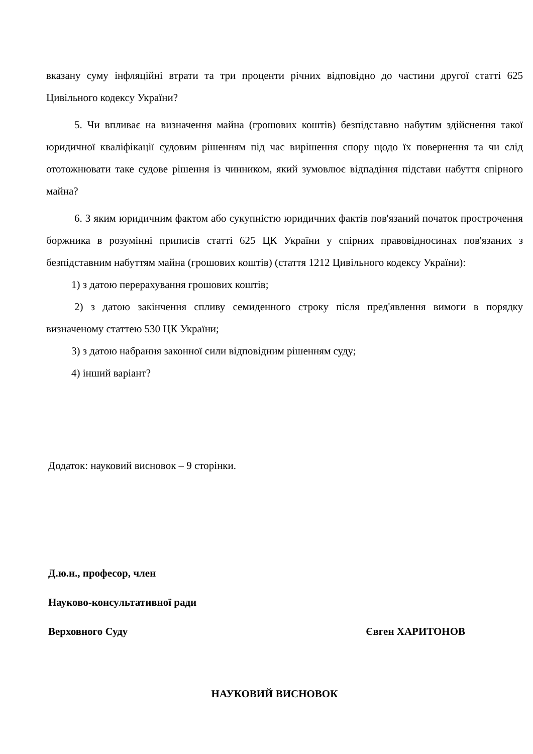вказану суму інфляційні втрати та три проценти річних відповідно до частини другої статті 625 Цивільного кодексу України?
5. Чи впливає на визначення майна (грошових коштів) безпідставно набутим здійснення такої юридичної кваліфікації судовим рішенням під час вирішення спору щодо їх повернення та чи слід ототожнювати таке судове рішення із чинником, який зумовлює відпадіння підстави набуття спірного майна?
6. З яким юридичним фактом або сукупністю юридичних фактів пов'язаний початок прострочення боржника в розумінні приписів статті 625 ЦК України у спірних правовідносинах пов'язаних з безпідставним набуттям майна (грошових коштів) (стаття 1212 Цивільного кодексу України):
1) з датою перерахування грошових коштів;
2) з датою закінчення спливу семиденного строку після пред'явлення вимоги в порядку визначеному статтею 530 ЦК України;
3) з датою набрання законної сили відповідним рішенням суду;
4) інший варіант?
Додаток: науковий висновок – 9 сторінки.
Д.ю.н., професор, член
Науково-консультативної ради
Верховного Суду Євген ХАРИТОНОВ
НАУКОВИЙ ВИСНОВОК